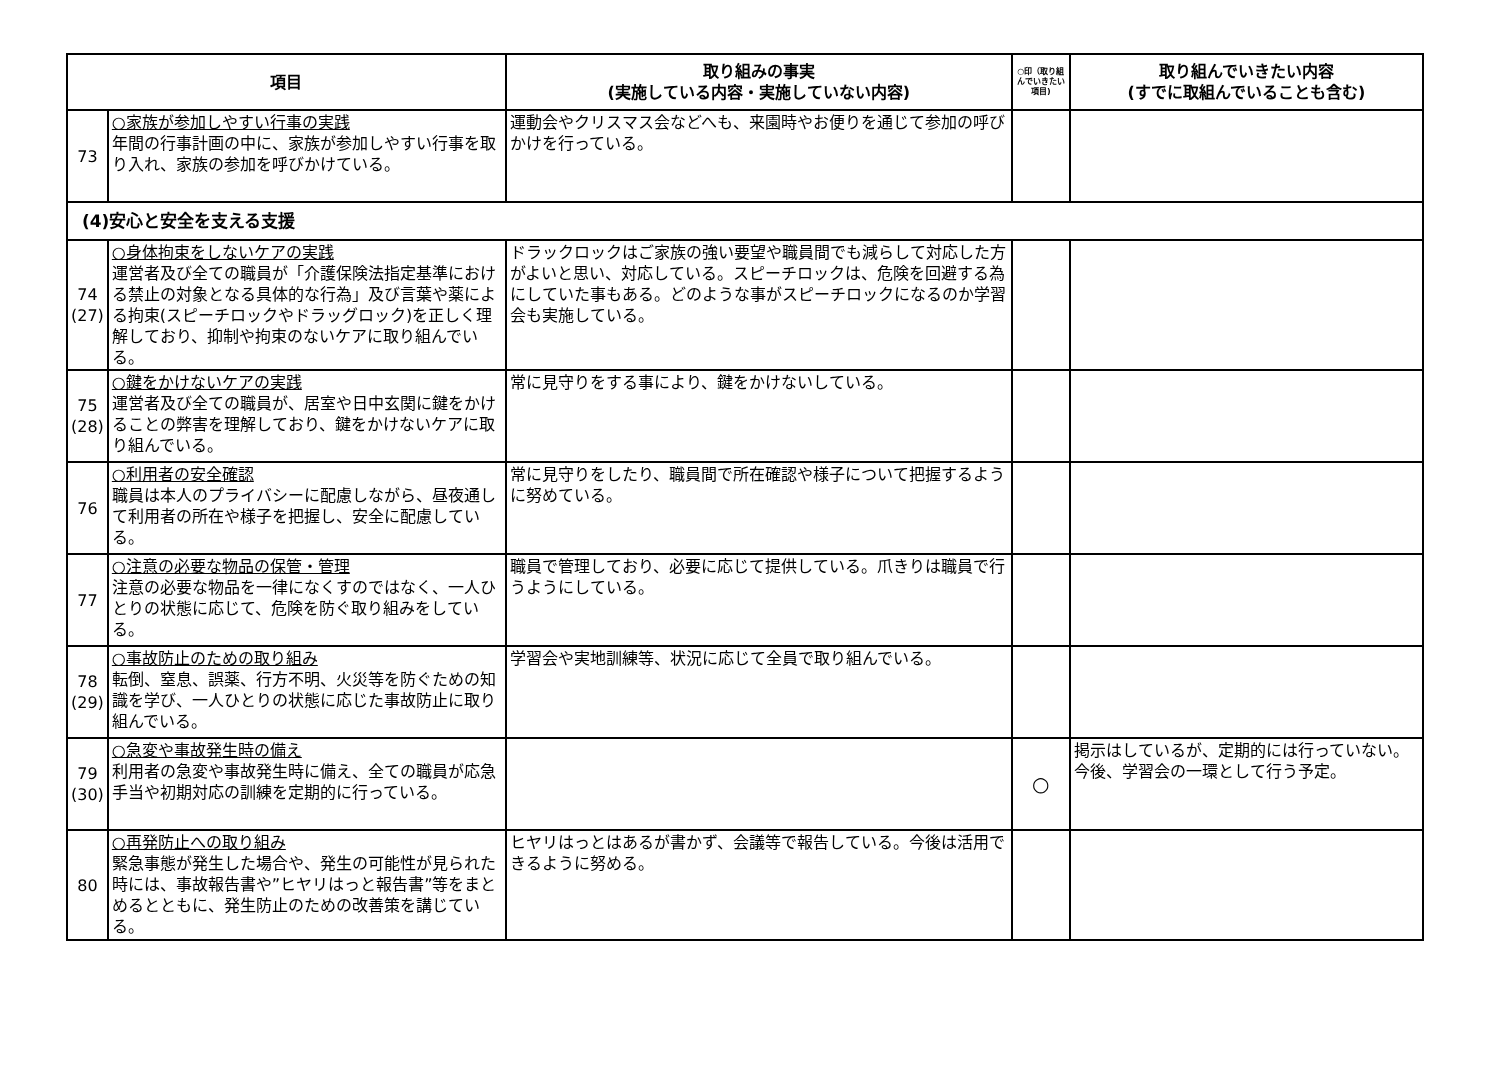| 項目 | | 取り組みの事実 (実施している内容・実施していない内容) | ○印（取り組んでいきたい項目) | 取り組んでいきたい内容 (すでに取組んでいることも含む) |
| --- | --- | --- | --- | --- |
| 73 | ○家族が参加しやすい行事の実践 年間の行事計画の中に、家族が参加しやすい行事を取り入れ、家族の参加を呼びかけている。 | 運動会やクリスマス会などへも、来園時やお便りを通じて参加の呼びかけを行っている。 | | |
| (4)安心と安全を支える支援 | | | | |
| 74 (27) | ○身体拘束をしないケアの実践 運営者及び全ての職員が「介護保険法指定基準における禁止の対象となる具体的な行為」及び言葉や薬による拘束(スピーチロックやドラッグロック)を正しく理解しており、抑制や拘束のないケアに取り組んでいる。 | ドラックロックはご家族の強い要望や職員間でも減らして対応した方がよいと思い、対応している。スピーチロックは、危険を回避する為にしていた事もある。どのような事がスピーチロックになるのか学習会も実施している。 | | |
| 75 (28) | ○鍵をかけないケアの実践 運営者及び全ての職員が、居室や日中玄関に鍵をかけることの弊害を理解しており、鍵をかけないケアに取り組んでいる。 | 常に見守りをする事により、鍵をかけないしている。 | | |
| 76 | ○利用者の安全確認 職員は本人のプライバシーに配慮しながら、昼夜通して利用者の所在や様子を把握し、安全に配慮している。 | 常に見守りをしたり、職員間で所在確認や様子について把握するように努めている。 | | |
| 77 | ○注意の必要な物品の保管・管理 注意の必要な物品を一律になくすのではなく、一人ひとりの状態に応じて、危険を防ぐ取り組みをしている。 | 職員で管理しており、必要に応じて提供している。爪きりは職員で行うようにしている。 | | |
| 78 (29) | ○事故防止のための取り組み 転倒、窒息、誤薬、行方不明、火災等を防ぐための知識を学び、一人ひとりの状態に応じた事故防止に取り組んでいる。 | 学習会や実地訓練等、状況に応じて全員で取り組んでいる。 | | |
| 79 (30) | ○急変や事故発生時の備え 利用者の急変や事故発生時に備え、全ての職員が応急手当や初期対応の訓練を定期的に行っている。 | | ○ | 掲示はしているが、定期的には行っていない。今後、学習会の一環として行う予定。 |
| 80 | ○再発防止への取り組み 緊急事態が発生した場合や、発生の可能性が見られた時には、事故報告書や”ヒヤリはっと報告書”等をまとめるとともに、発生防止のための改善策を講じている。 | ヒヤリはっとはあるが書かず、会議等で報告している。今後は活用できるように努める。 | | |